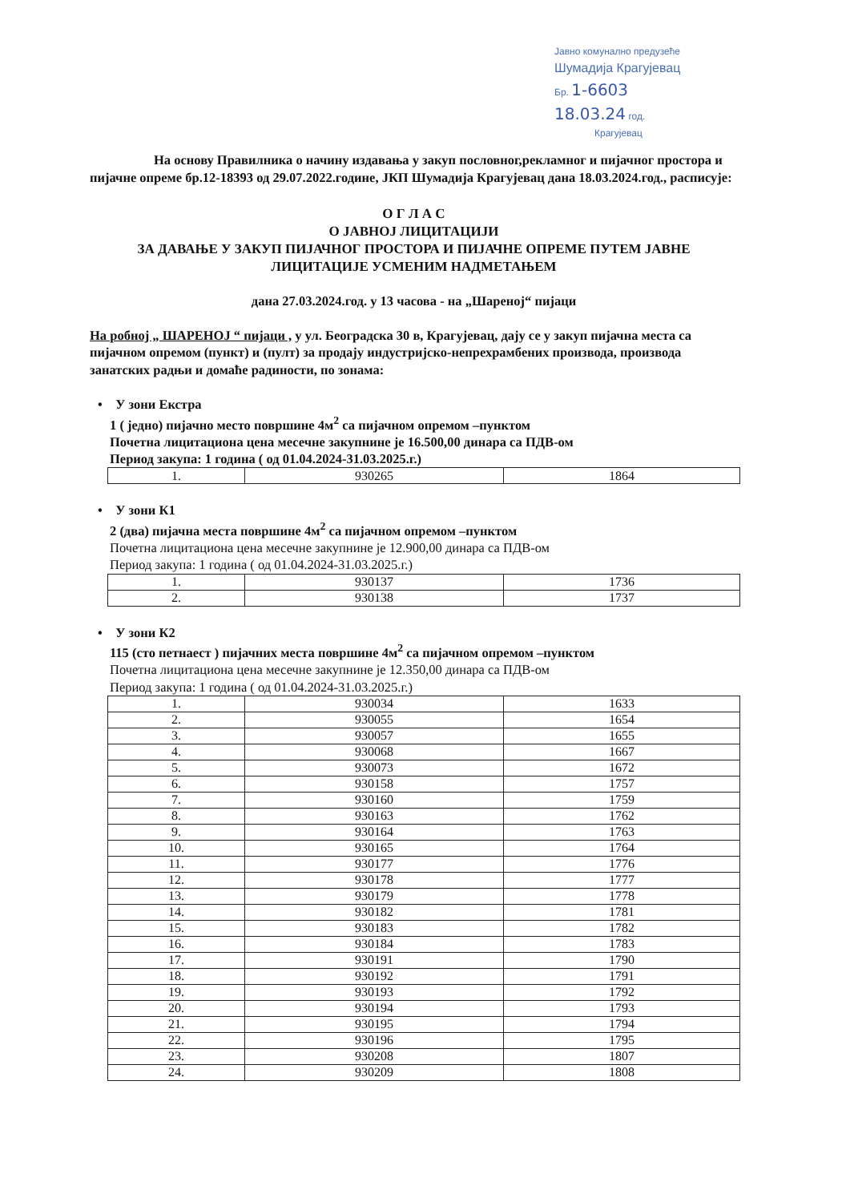Јавно комунално предузеће
Шумадија Крагујевац
Бр. 1-6603
18.03.24 год.
Крагујевац
На основу Правилника о начину издавања у закуп пословног,рекламног и пијачног простора и пијачне опреме бр.12-18393 од 29.07.2022.године, ЈКП Шумадија Крагујевац дана 18.03.2024.год., расписује:
О Г Л А С
О ЈАВНОЈ ЛИЦИТАЦИЈИ
ЗА ДАВАЊЕ У ЗАКУП ПИЈАЧНОГ ПРОСТОРА И ПИЈАЧНЕ ОПРЕМЕ ПУТЕМ ЈАВНЕ ЛИЦИТАЦИЈЕ УСМЕНИМ НАДМЕТАЊЕМ
дана 27.03.2024.год. у 13 часова - на „Шареној“ пијаци
На робној „ ШАРЕНОЈ “ пијаци , у ул. Београдска 30 в, Крагујевац, дају се у закуп пијачна места са пијачном опремом (пункт) и (пулт) за продају индустријско-непрехрамбених производа, производа занатских радњи и домаће радиности, по зонама:
• У зони Екстра
1 ( једно) пијачно место површине 4м<sup>2</sup> са пијачном опремом –пунктом
Почетна лицитациона цена месечне закупнине је 16.500,00 динара са ПДВ-ом
Период закупа: 1 година ( од 01.04.2024-31.03.2025.г.)
| 1. | 930265 | 1864 |
• У зони К1
2 (два) пијачна места површине 4м<sup>2</sup> са пијачном опремом –пунктом
Почетна лицитациона цена месечне закупнине је 12.900,00 динара са ПДВ-ом
Период закупа: 1 година ( од 01.04.2024-31.03.2025.г.)
| 1. | 930137 | 1736 |
| 2. | 930138 | 1737 |
• У зони К2
115 (сто петнаест ) пијачних места површине 4м<sup>2</sup> са пијачном опремом –пунктом
Почетна лицитациона цена месечне закупнине је 12.350,00 динара са ПДВ-ом
Период закупа: 1 година ( од 01.04.2024-31.03.2025.г.)
| 1. | 930034 | 1633 |
| 2. | 930055 | 1654 |
| 3. | 930057 | 1655 |
| 4. | 930068 | 1667 |
| 5. | 930073 | 1672 |
| 6. | 930158 | 1757 |
| 7. | 930160 | 1759 |
| 8. | 930163 | 1762 |
| 9. | 930164 | 1763 |
| 10. | 930165 | 1764 |
| 11. | 930177 | 1776 |
| 12. | 930178 | 1777 |
| 13. | 930179 | 1778 |
| 14. | 930182 | 1781 |
| 15. | 930183 | 1782 |
| 16. | 930184 | 1783 |
| 17. | 930191 | 1790 |
| 18. | 930192 | 1791 |
| 19. | 930193 | 1792 |
| 20. | 930194 | 1793 |
| 21. | 930195 | 1794 |
| 22. | 930196 | 1795 |
| 23. | 930208 | 1807 |
| 24. | 930209 | 1808 |